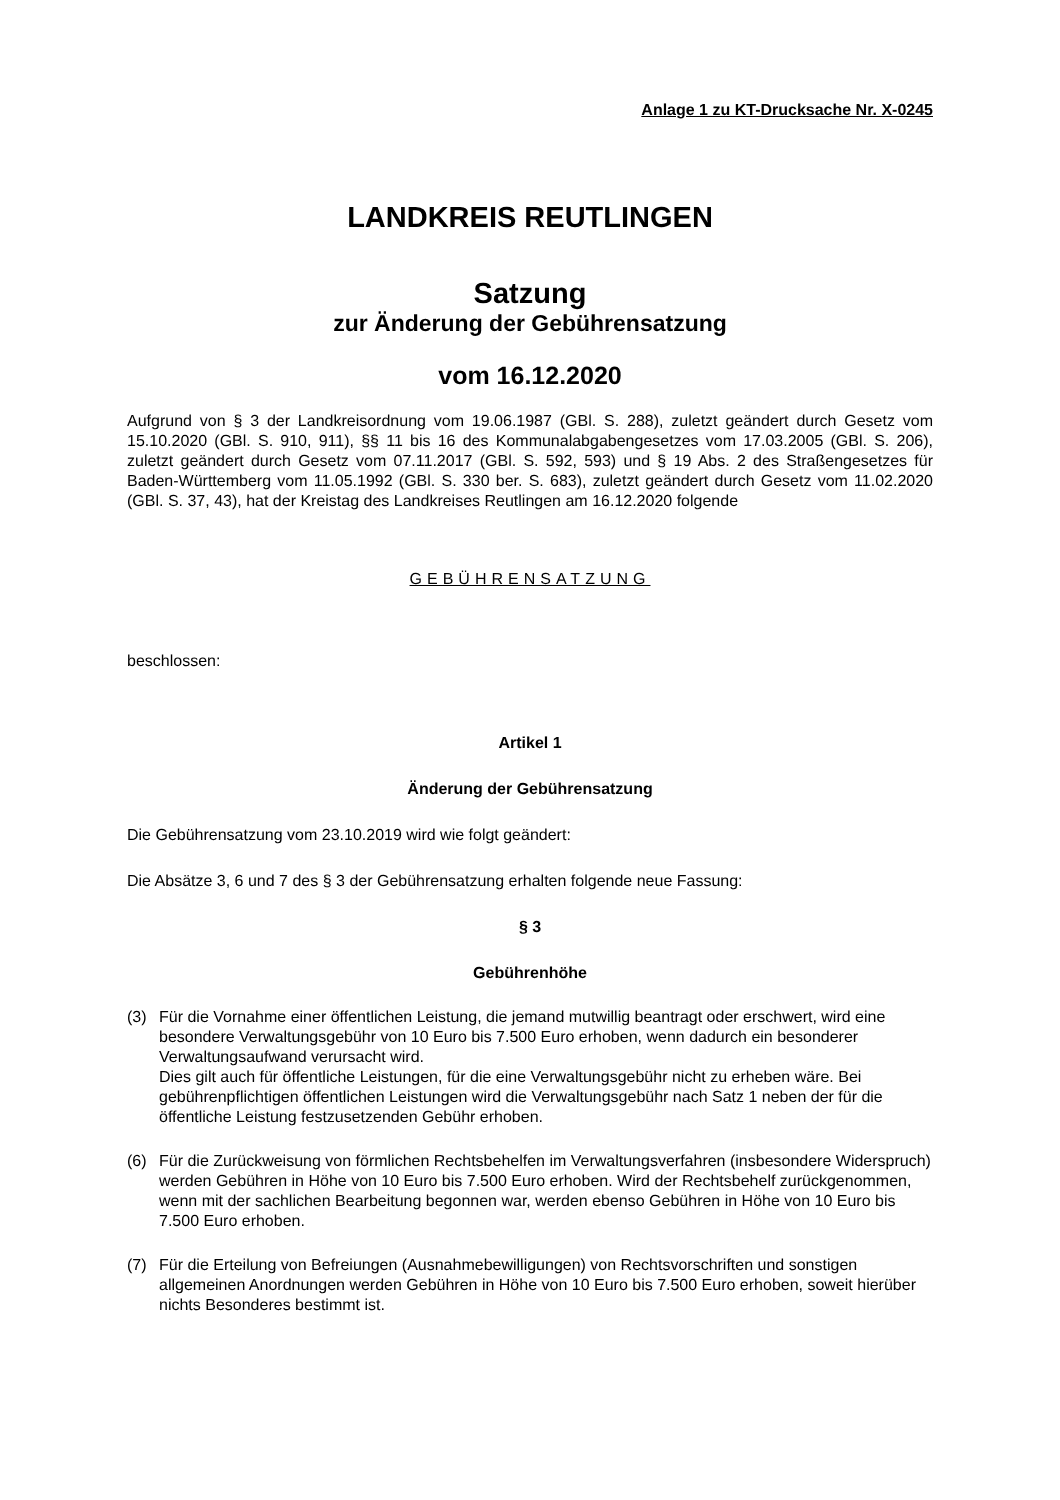Anlage 1 zu KT-Drucksache Nr. X-0245
LANDKREIS REUTLINGEN
Satzung
zur Änderung der Gebührensatzung
vom 16.12.2020
Aufgrund von § 3 der Landkreisordnung vom 19.06.1987 (GBl. S. 288), zuletzt geändert durch Gesetz vom 15.10.2020 (GBl. S. 910, 911), §§ 11 bis 16 des Kommunalabgabengesetzes vom 17.03.2005 (GBl. S. 206), zuletzt geändert durch Gesetz vom 07.11.2017 (GBl. S. 592, 593) und § 19 Abs. 2 des Straßengesetzes für Baden-Württemberg vom 11.05.1992 (GBl. S. 330 ber. S. 683), zuletzt geändert durch Gesetz vom 11.02.2020 (GBl. S. 37, 43), hat der Kreistag des Landkreises Reutlingen am 16.12.2020 folgende
GEBÜHRENSATZUNG
beschlossen:
Artikel 1
Änderung der Gebührensatzung
Die Gebührensatzung vom 23.10.2019 wird wie folgt geändert:
Die Absätze 3, 6 und 7 des § 3 der Gebührensatzung erhalten folgende neue Fassung:
§ 3
Gebührenhöhe
(3) Für die Vornahme einer öffentlichen Leistung, die jemand mutwillig beantragt oder erschwert, wird eine besondere Verwaltungsgebühr von 10 Euro bis 7.500 Euro erhoben, wenn dadurch ein besonderer Verwaltungsaufwand verursacht wird.
Dies gilt auch für öffentliche Leistungen, für die eine Verwaltungsgebühr nicht zu erheben wäre. Bei gebührenpflichtigen öffentlichen Leistungen wird die Verwaltungsgebühr nach Satz 1 neben der für die öffentliche Leistung festzusetzenden Gebühr erhoben.
(6) Für die Zurückweisung von förmlichen Rechtsbehelfen im Verwaltungsverfahren (insbesondere Widerspruch) werden Gebühren in Höhe von 10 Euro bis 7.500 Euro erhoben. Wird der Rechtsbehelf zurückgenommen, wenn mit der sachlichen Bearbeitung begonnen war, werden ebenso Gebühren in Höhe von 10 Euro bis 7.500 Euro erhoben.
(7) Für die Erteilung von Befreiungen (Ausnahmebewilligungen) von Rechtsvorschriften und sonstigen allgemeinen Anordnungen werden Gebühren in Höhe von 10 Euro bis 7.500 Euro erhoben, soweit hierüber nichts Besonderes bestimmt ist.